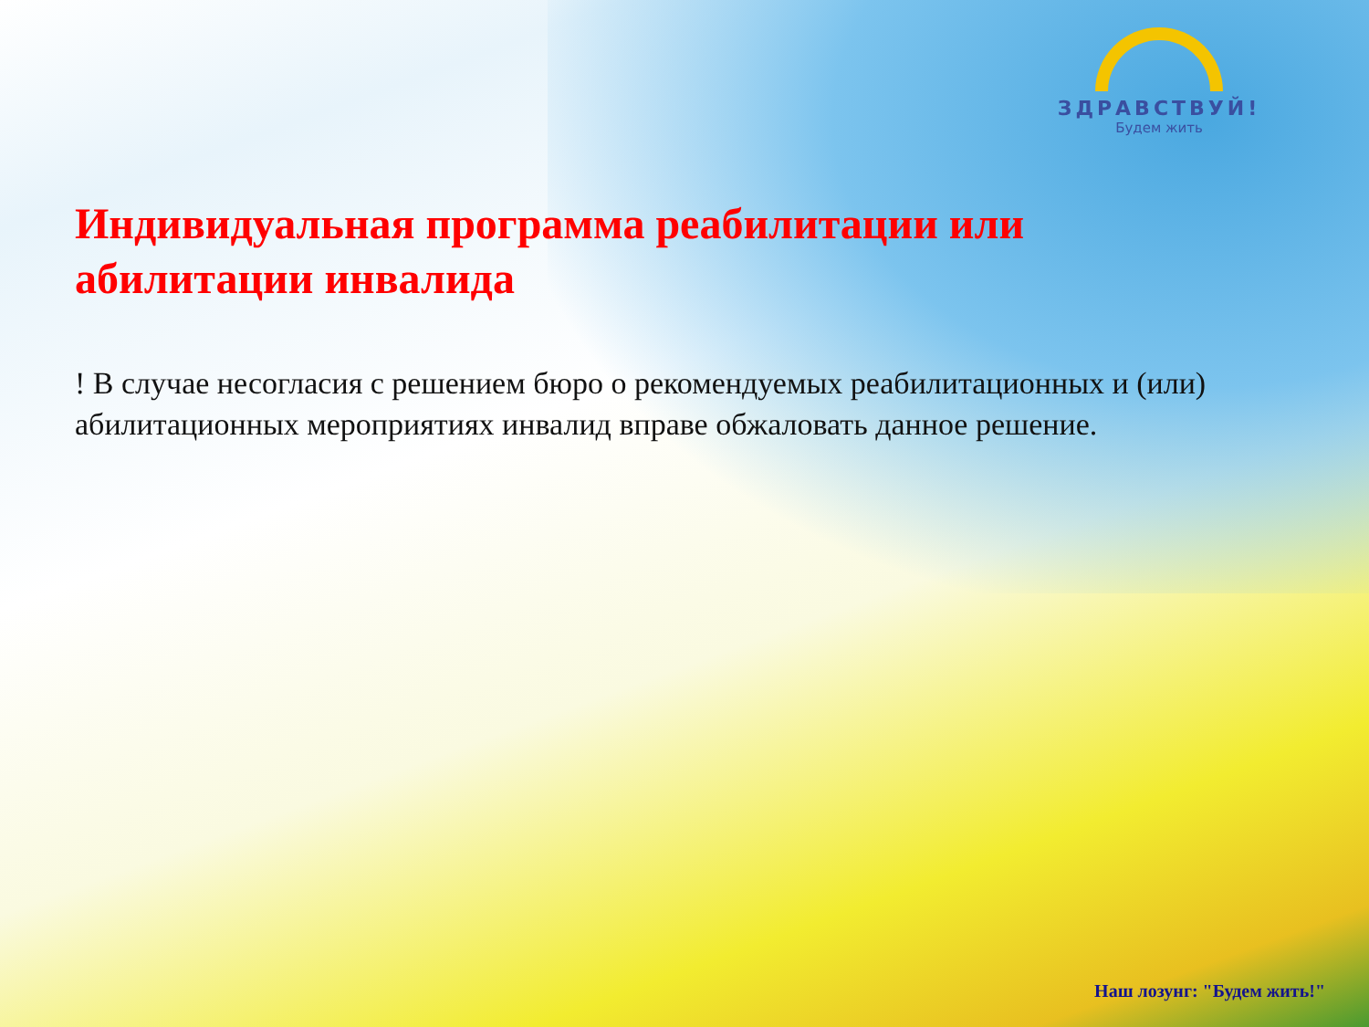ЗДРАВСТВУЙ!
Будем жить
Индивидуальная программа реабилитации или абилитации инвалида
! В случае несогласия с решением бюро о рекомендуемых реабилитационных и (или) абилитационных мероприятиях инвалид вправе обжаловать данное решение.
Наш лозунг: "Будем жить!"